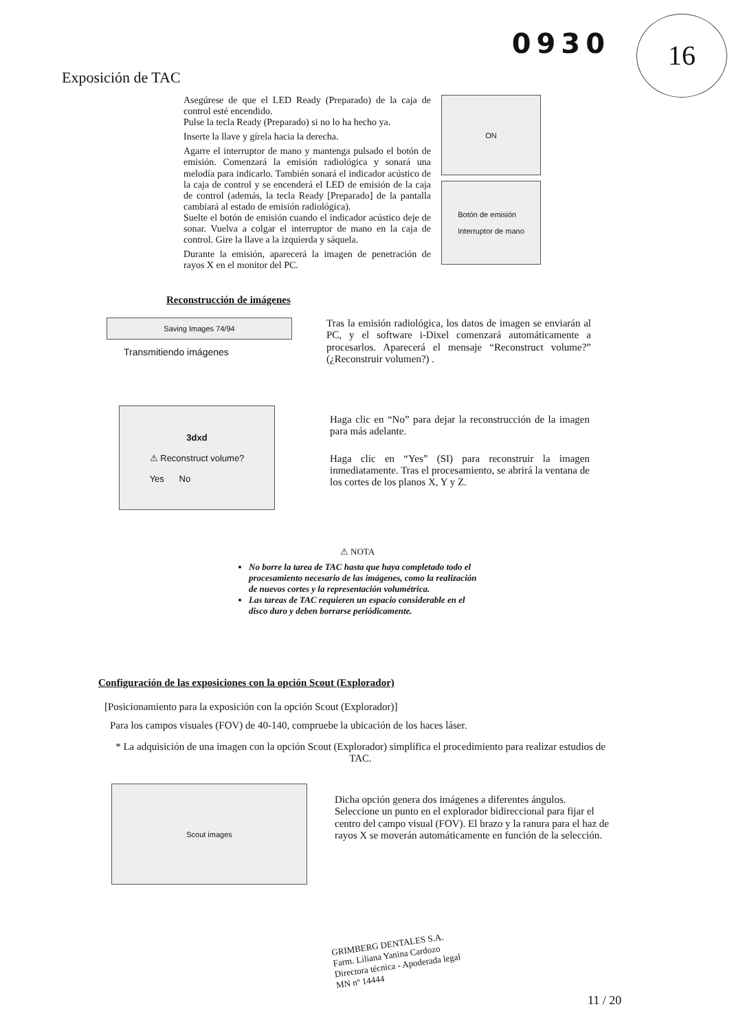0930 16
Exposición de TAC
Asegúrese de que el LED Ready (Preparado) de la caja de control esté encendido.
Pulse la tecla Ready (Preparado) si no lo ha hecho ya.
Inserte la llave y gírela hacia la derecha.
Agarre el interruptor de mano y mantenga pulsado el botón de emisión. Comenzará la emisión radiológica y sonará una melodía para indicarlo. También sonará el indicador acústico de la caja de control y se encenderá el LED de emisión de la caja de control (además, la tecla Ready [Preparado] de la pantalla cambiará al estado de emisión radiológica).
Suelte el botón de emisión cuando el indicador acústico deje de sonar. Vuelva a colgar el interruptor de mano en la caja de control. Gire la llave a la izquierda y sáquela.
Durante la emisión, aparecerá la imagen de penetración de rayos X en el monitor del PC.
ON
Botón de emisión
Interruptor de mano
Reconstrucción de imágenes
Saving Images 74/94
Transmitiendo imágenes
Tras la emisión radiológica, los datos de imagen se enviarán al PC, y el software i-Dixel comenzará automáticamente a procesarlos. Aparecerá el mensaje “Reconstruct volume?” (¿Reconstruir volumen?) .
3dxd
⚠ Reconstruct volume?
Yes No
Haga clic en “No” para dejar la reconstrucción de la imagen para más adelante.
Haga clic en “Yes” (SI) para reconstruir la imagen inmediatamente. Tras el procesamiento, se abrirá la ventana de los cortes de los planos X, Y y Z.
⚠ NOTA
No borre la tarea de TAC hasta que haya completado todo el procesamiento necesario de las imágenes, como la realización de nuevos cortes y la representación volumétrica.
Las tareas de TAC requieren un espacio considerable en el disco duro y deben borrarse periódicamente.
Configuración de las exposiciones con la opción Scout (Explorador)
[Posicionamiento para la exposición con la opción Scout (Explorador)]
Para los campos visuales (FOV) de 40-140, compruebe la ubicación de los haces láser.
* La adquisición de una imagen con la opción Scout (Explorador) simplifica el procedimiento para realizar estudios de TAC.
Scout images
Dicha opción genera dos imágenes a diferentes ángulos. Seleccione un punto en el explorador bidireccional para fijar el centro del campo visual (FOV). El brazo y la ranura para el haz de rayos X se moverán automáticamente en función de la selección.
GRIMBERG DENTALES S.A.
Farm. Liliana Yanina Cardozo
Directora técnica - Apoderada legal
MN nº 14444
11 / 20